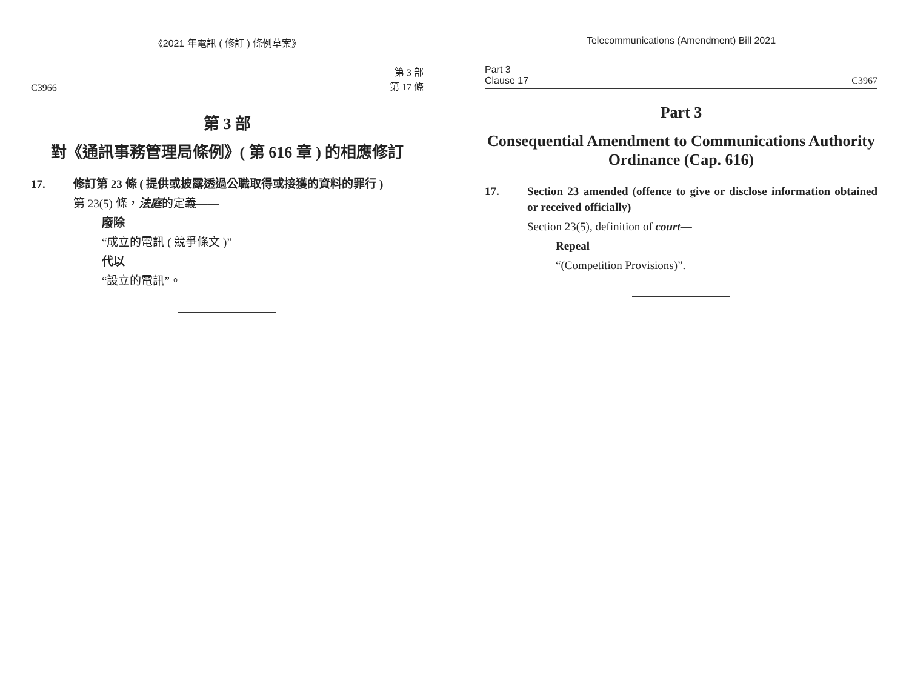《2021 年電訊 ( 修訂 ) 條例草案》
C3966 第 3 部
第 17 條
第 3 部
對《通訊事務管理局條例》( 第 616 章 ) 的相應修訂
17. 修訂第 23 條 ( 提供或披露透過公職取得或接獲的資料的罪行 )
第 23(5) 條，法庭的定義——
廢除
“成立的電訊 ( 競爭條文 )”
代以
“設立的電訊”。
Telecommunications (Amendment) Bill 2021
Part 3
Clause 17 C3967
Part 3
Consequential Amendment to Communications Authority Ordinance (Cap. 616)
17. Section 23 amended (offence to give or disclose information obtained or received officially)
Section 23(5), definition of court—
Repeal
“(Competition Provisions)”.